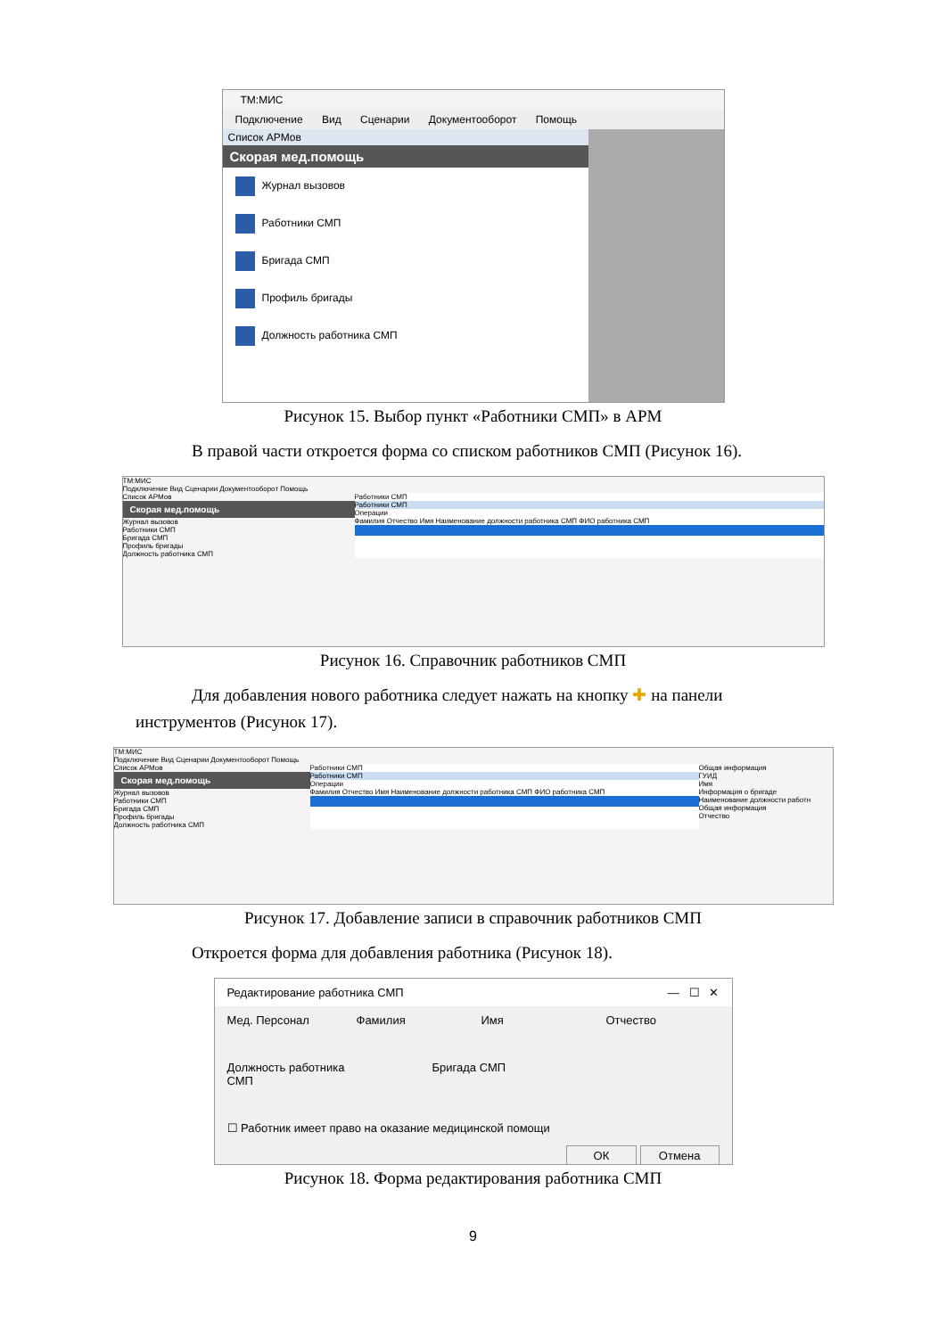ТМ:МИС
Подключение Вид Сценарии Документооборот Помощь
Список АРМов
Скорая мед.помощь
Журнал вызовов
Работники СМП
Бригада СМП
Профиль бригады
Должность работника СМП
Рисунок 15. Выбор пункт «Работники СМП» в АРМ
В правой части откроется форма со списком работников СМП (Рисунок 16).
ТМ:МИС
Подключение Вид Сценарии Документооборот Помощь
Список АРМов
Скорая мед.помощь
Журнал вызовов
Работники СМП
Бригада СМП
Профиль бригады
Должность работника СМП
Работники СМП
Работники СМП
Операции
Фамилия Отчество Имя Наименование должности работника СМП ФИО работника СМП
Рисунок 16. Справочник работников СМП
Для добавления нового работника следует нажать на кнопку ✚ на панели
инструментов (Рисунок 17).
ТМ:МИС
Подключение Вид Сценарии Документооборот Помощь
Список АРМов
Скорая мед.помощь
Журнал вызовов
Работники СМП
Бригада СМП
Профиль бригады
Должность работника СМП
Работники СМП
Работники СМП
Операции
Фамилия Отчество Имя Наименование должности работника СМП ФИО работника СМП
Общая информация
ГУИД
Имя
Информация о бригаде
Наименование должности работн
Общая информация
Отчество
Рисунок 17. Добавление записи в справочник работников СМП
Откроется форма для добавления работника (Рисунок 18).
Редактирование работника СМП — ☐ ✕
Мед. Персонал Фамилия Имя Отчество
Должность работника СМП Бригада СМП
☐ Работник имеет право на оказание медицинской помощи
ОК Отмена
Рисунок 18. Форма редактирования работника СМП
9